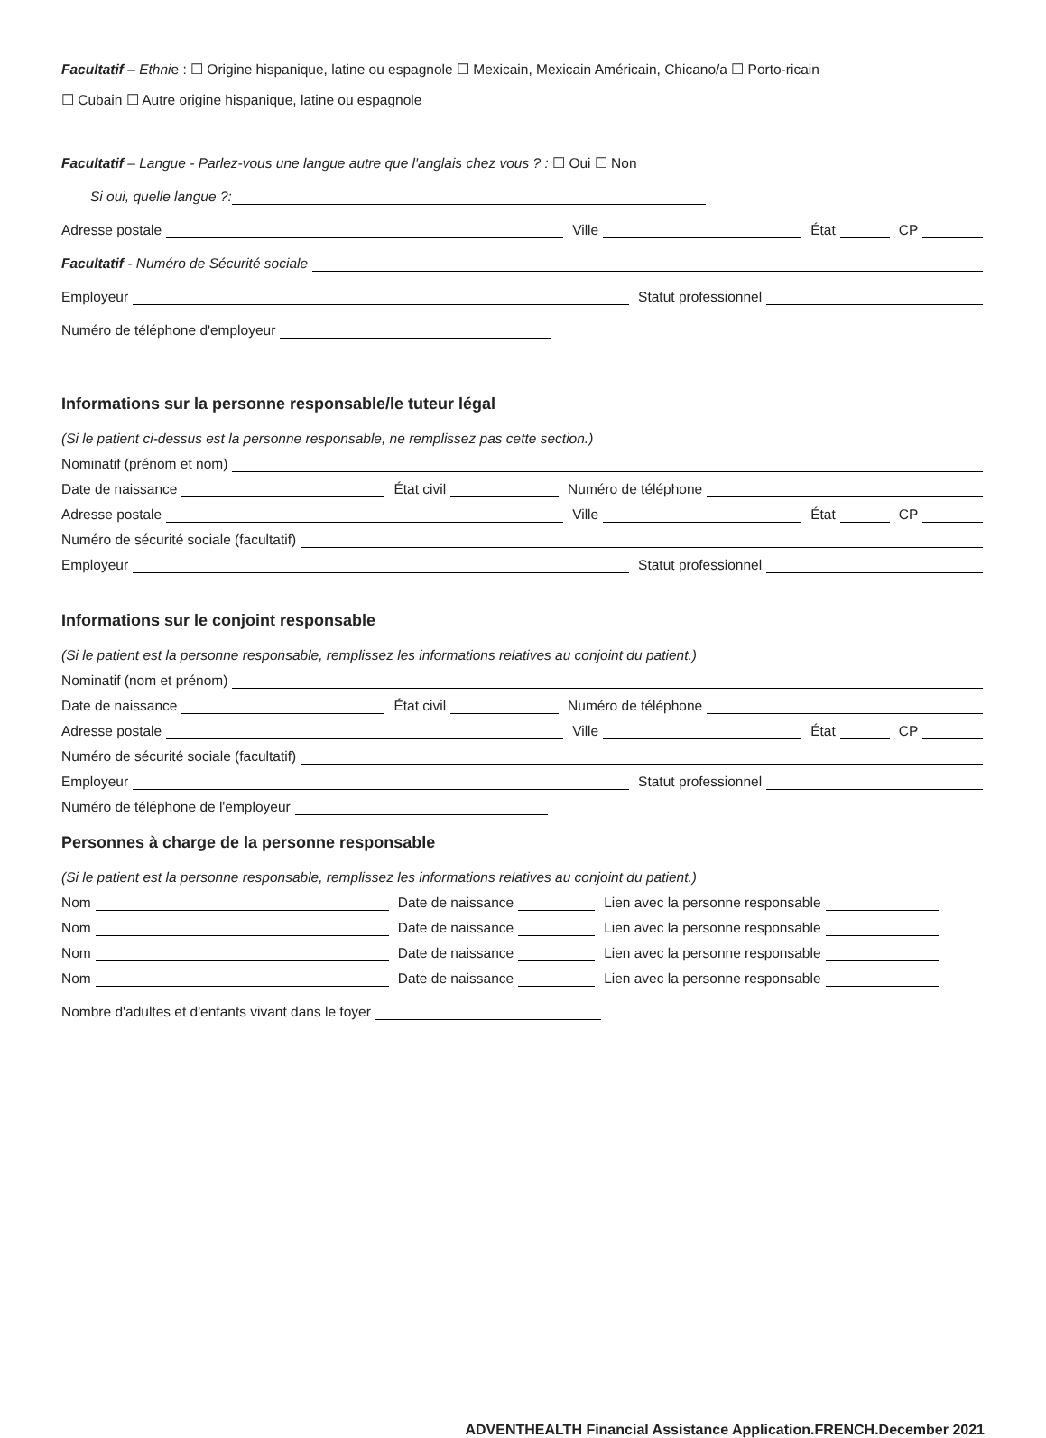Facultatif – Ethnie : ☐ Origine hispanique, latine ou espagnole ☐ Mexicain, Mexicain Américain, Chicano/a ☐ Porto-ricain
☐ Cubain ☐ Autre origine hispanique, latine ou espagnole
Facultatif – Langue - Parlez-vous une langue autre que l'anglais chez vous ? : ☐ Oui ☐ Non
Si oui, quelle langue ?:
Adresse postale Ville État CP
Facultatif - Numéro de Sécurité sociale
Employeur Statut professionnel
Numéro de téléphone d'employeur
Informations sur la personne responsable/le tuteur légal
(Si le patient ci-dessus est la personne responsable, ne remplissez pas cette section.)
Nominatif (prénom et nom)
Date de naissance État civil Numéro de téléphone
Adresse postale Ville État CP
Numéro de sécurité sociale (facultatif)
Employeur Statut professionnel
Informations sur le conjoint responsable
(Si le patient est la personne responsable, remplissez les informations relatives au conjoint du patient.)
Nominatif (nom et prénom)
Date de naissance État civil Numéro de téléphone
Adresse postale Ville État CP
Numéro de sécurité sociale (facultatif)
Employeur Statut professionnel
Numéro de téléphone de l'employeur
Personnes à charge de la personne responsable
(Si le patient est la personne responsable, remplissez les informations relatives au conjoint du patient.)
Nom Date de naissance Lien avec la personne responsable
Nom Date de naissance Lien avec la personne responsable
Nom Date de naissance Lien avec la personne responsable
Nom Date de naissance Lien avec la personne responsable
Nombre d'adultes et d'enfants vivant dans le foyer
ADVENTHEALTH Financial Assistance Application.FRENCH.December 2021